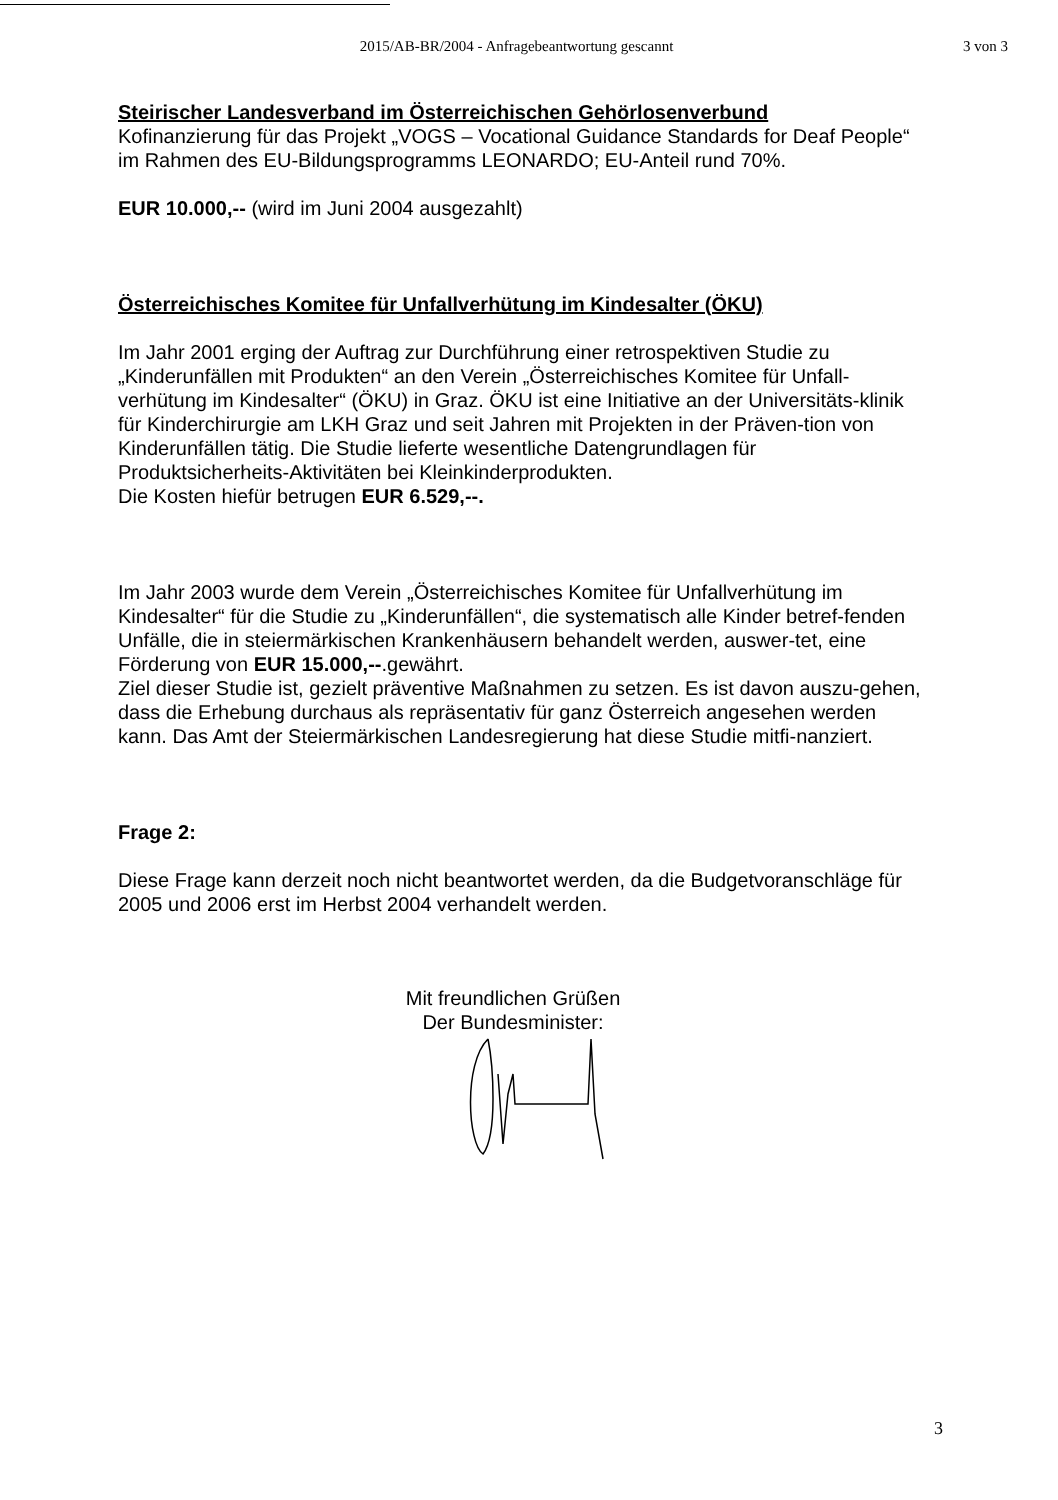2015/AB-BR/2004 - Anfragebeantwortung gescannt
3 von 3
Steirischer Landesverband im Österreichischen Gehörlosenverbund
Kofinanzierung für das Projekt „VOGS – Vocational Guidance Standards for Deaf People“ im Rahmen des EU-Bildungsprogramms LEONARDO; EU-Anteil rund 70%.
EUR 10.000,-- (wird im Juni 2004 ausgezahlt)
Österreichisches Komitee für Unfallverhütung im Kindesalter (ÖKU)
Im Jahr 2001 erging der Auftrag zur Durchführung einer retrospektiven Studie zu „Kinderunfällen mit Produkten“ an den Verein „Österreichisches Komitee für Unfall-verhütung im Kindesalter“ (ÖKU) in Graz. ÖKU ist eine Initiative an der Universitäts-klinik für Kinderchirurgie am LKH Graz und seit Jahren mit Projekten in der Präven-tion von Kinderunfällen tätig. Die Studie lieferte wesentliche Datengrundlagen für Produktsicherheits-Aktivitäten bei Kleinkinderprodukten.
Die Kosten hiefür betrugen EUR 6.529,--.
Im Jahr 2003 wurde dem Verein „Österreichisches Komitee für Unfallverhütung im Kindesalter“ für die Studie zu „Kinderunfällen“, die systematisch alle Kinder betref-fenden Unfälle, die in steiermärkischen Krankenhäusern behandelt werden, auswer-tet, eine Förderung von EUR 15.000,--.gewährt.
Ziel dieser Studie ist, gezielt präventive Maßnahmen zu setzen. Es ist davon auszu-gehen, dass die Erhebung durchaus als repräsentativ für ganz Österreich angesehen werden kann. Das Amt der Steiermärkischen Landesregierung hat diese Studie mitfi-nanziert.
Frage 2:
Diese Frage kann derzeit noch nicht beantwortet werden, da die Budgetvoranschläge für 2005 und 2006 erst im Herbst 2004 verhandelt werden.
Mit freundlichen Grüßen
Der Bundesminister:
3